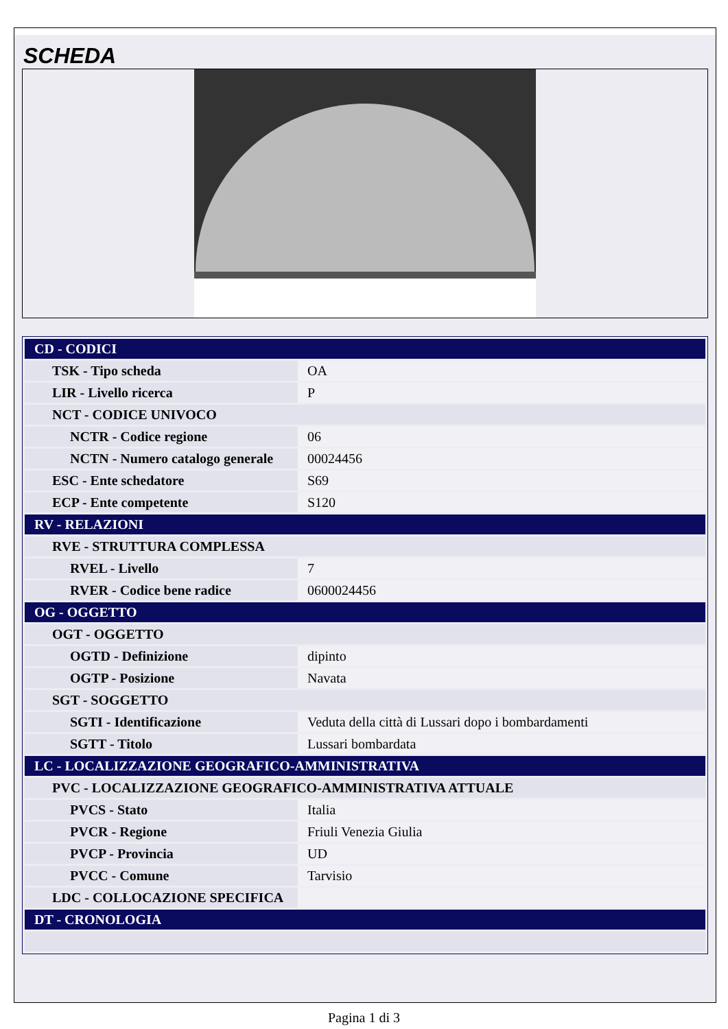SCHEDA
| CD - CODICI | |
| TSK - Tipo scheda | OA |
| LIR - Livello ricerca | P |
| NCT - CODICE UNIVOCO | |
| NCTR - Codice regione | 06 |
| NCTN - Numero catalogo generale | 00024456 |
| ESC - Ente schedatore | S69 |
| ECP - Ente competente | S120 |
| RV - RELAZIONI | |
| RVE - STRUTTURA COMPLESSA | |
| RVEL - Livello | 7 |
| RVER - Codice bene radice | 0600024456 |
| OG - OGGETTO | |
| OGT - OGGETTO | |
| OGTD - Definizione | dipinto |
| OGTP - Posizione | Navata |
| SGT - SOGGETTO | |
| SGTI - Identificazione | Veduta della città di Lussari dopo i bombardamenti |
| SGTT - Titolo | Lussari bombardata |
| LC - LOCALIZZAZIONE GEOGRAFICO-AMMINISTRATIVA | |
| PVC - LOCALIZZAZIONE GEOGRAFICO-AMMINISTRATIVA ATTUALE | |
| PVCS - Stato | Italia |
| PVCR - Regione | Friuli Venezia Giulia |
| PVCP - Provincia | UD |
| PVCC - Comune | Tarvisio |
| LDC - COLLOCAZIONE SPECIFICA | |
| DT - CRONOLOGIA | |
Pagina 1 di 3